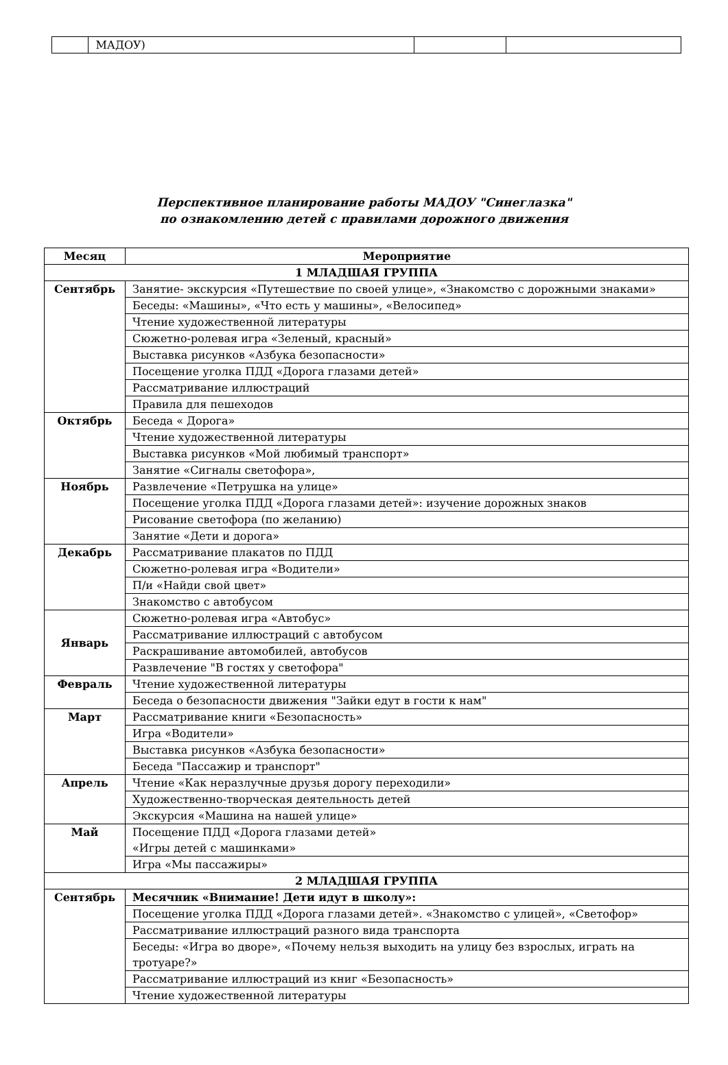| | МАДОУ) | | |
Перспективное планирование работы МАДОУ "Синеглазка"
по ознакомлению детей с правилами дорожного движения
| Месяц | Мероприятие |
| --- | --- |
| 1 МЛАДШАЯ ГРУППА | |
| Сентябрь | Занятие- экскурсия «Путешествие по своей улице», «Знакомство с дорожными знаками» |
| | Беседы: «Машины», «Что есть у машины», «Велосипед» |
| | Чтение художественной литературы |
| | Сюжетно-ролевая игра «Зеленый, красный» |
| | Выставка рисунков «Азбука безопасности» |
| | Посещение уголка ПДД «Дорога глазами детей» |
| | Рассматривание иллюстраций |
| | Правила для пешеходов |
| Октябрь | Беседа « Дорога» |
| | Чтение художественной литературы |
| | Выставка рисунков «Мой любимый транспорт» |
| | Занятие «Сигналы светофора», |
| Ноябрь | Развлечение «Петрушка на улице» |
| | Посещение уголка ПДД «Дорога глазами детей»: изучение дорожных знаков |
| | Рисование светофора (по желанию) |
| | Занятие «Дети и дорога» |
| Декабрь | Рассматривание плакатов по ПДД |
| | Сюжетно-ролевая игра «Водители» |
| | П/и «Найди свой цвет» |
| | Знакомство с автобусом |
| Январь | Сюжетно-ролевая игра «Автобус» |
| | Рассматривание иллюстраций с автобусом |
| | Раскрашивание автомобилей, автобусов |
| | Развлечение "В гостях у светофора" |
| Февраль | Чтение художественной литературы |
| | Беседа о безопасности движения "Зайки едут в гости к нам" |
| Март | Рассматривание книги «Безопасность» |
| | Игра «Водители» |
| | Выставка рисунков «Азбука безопасности» |
| | Беседа "Пассажир и транспорт" |
| Апрель | Чтение «Как неразлучные друзья дорогу переходили» |
| | Художественно-творческая деятельность детей |
| | Экскурсия «Машина на нашей улице» |
| Май | Посещение ПДД «Дорога глазами детей» «Игры детей с машинками» |
| | Игра «Мы пассажиры» |
| 2 МЛАДШАЯ ГРУППА | |
| Сентябрь | Месячник «Внимание! Дети идут в школу»: |
| | Посещение уголка ПДД «Дорога глазами детей». «Знакомство с улицей», «Светофор» |
| | Рассматривание иллюстраций разного вида транспорта |
| | Беседы: «Игра во дворе», «Почему нельзя выходить на улицу без взрослых, играть на тротуаре?» |
| | Рассматривание иллюстраций из книг «Безопасность» |
| | Чтение художественной литературы |